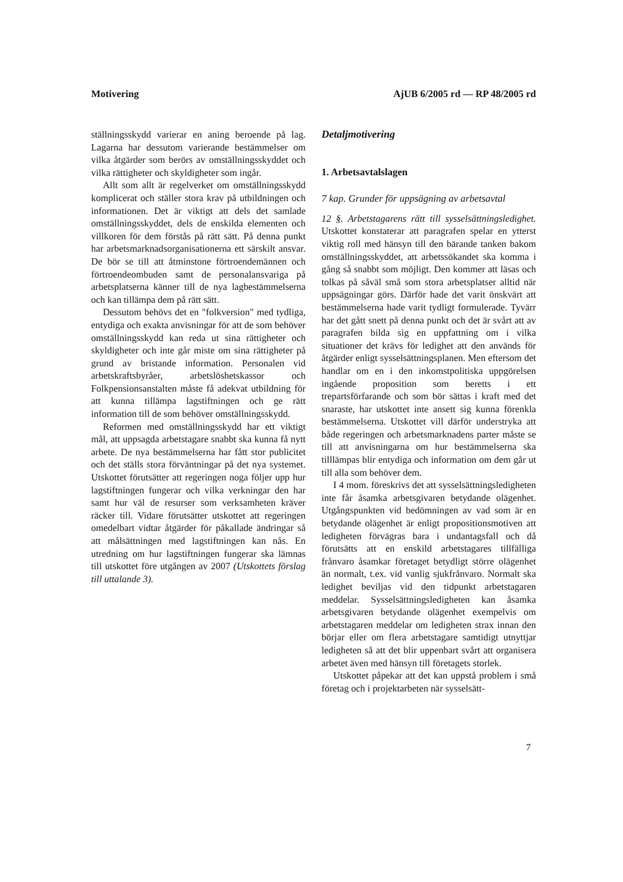Motivering AjUB 6/2005 rd — RP 48/2005 rd
ställningsskydd varierar en aning beroende på lag. Lagarna har dessutom varierande bestämmelser om vilka åtgärder som berörs av omställningsskyddet och vilka rättigheter och skyldigheter som ingår.
Allt som allt är regelverket om omställningsskydd komplicerat och ställer stora krav på utbildningen och informationen. Det är viktigt att dels det samlade omställningsskyddet, dels de enskilda elementen och villkoren för dem förstås på rätt sätt. På denna punkt har arbetsmarknadsorganisationerna ett särskilt ansvar. De bör se till att åtminstone förtroendemännen och förtroendeombuden samt de personalansvariga på arbetsplatserna känner till de nya lagbestämmelserna och kan tillämpa dem på rätt sätt.
Dessutom behövs det en "folkversion" med tydliga, entydiga och exakta anvisningar för att de som behöver omställningsskydd kan reda ut sina rättigheter och skyldigheter och inte går miste om sina rättigheter på grund av bristande information. Personalen vid arbetskraftsbyråer, arbetslöshetskassor och Folkpensionsanstalten måste få adekvat utbildning för att kunna tillämpa lagstiftningen och ge rätt information till de som behöver omställningsskydd.
Reformen med omställningsskydd har ett viktigt mål, att uppsagda arbetstagare snabbt ska kunna få nytt arbete. De nya bestämmelserna har fått stor publicitet och det ställs stora förväntningar på det nya systemet. Utskottet förutsätter att regeringen noga följer upp hur lagstiftningen fungerar och vilka verkningar den har samt hur väl de resurser som verksamheten kräver räcker till. Vidare förutsätter utskottet att regeringen omedelbart vidtar åtgärder för påkallade ändringar så att målsättningen med lagstiftningen kan nås. En utredning om hur lagstiftningen fungerar ska lämnas till utskottet före utgången av 2007 (Utskottets förslag till uttalande 3).
Detaljmotivering
1. Arbetsavtalslagen
7 kap. Grunder för uppsägning av arbetsavtal
12 §. Arbetstagarens rätt till sysselsättningsledighet. Utskottet konstaterar att paragrafen spelar en ytterst viktig roll med hänsyn till den bärande tanken bakom omställningsskyddet, att arbetssökandet ska komma i gång så snabbt som möjligt. Den kommer att läsas och tolkas på såväl små som stora arbetsplatser alltid när uppsägningar görs. Därför hade det varit önskvärt att bestämmelserna hade varit tydligt formulerade. Tyvärr har det gått snett på denna punkt och det är svårt att av paragrafen bilda sig en uppfattning om i vilka situationer det krävs för ledighet att den används för åtgärder enligt sysselsättningsplanen. Men eftersom det handlar om en i den inkomstpolitiska uppgörelsen ingående proposition som beretts i ett trepartsförfarande och som bör sättas i kraft med det snaraste, har utskottet inte ansett sig kunna förenkla bestämmelserna. Utskottet vill därför understryka att både regeringen och arbetsmarknadens parter måste se till att anvisningarna om hur bestämmelserna ska tilllämpas blir entydiga och information om dem går ut till alla som behöver dem.
I 4 mom. föreskrivs det att sysselsättningsledigheten inte får åsamka arbetsgivaren betydande olägenhet. Utgångspunkten vid bedömningen av vad som är en betydande olägenhet är enligt propositionsmotiven att ledigheten förvägras bara i undantagsfall och då förutsätts att en enskild arbetstagares tillfälliga frånvaro åsamkar företaget betydligt större olägenhet än normalt, t.ex. vid vanlig sjukfrånvaro. Normalt ska ledighet beviljas vid den tidpunkt arbetstagaren meddelar. Sysselsättningsledigheten kan åsamka arbetsgivaren betydande olägenhet exempelvis om arbetstagaren meddelar om ledigheten strax innan den börjar eller om flera arbetstagare samtidigt utnyttjar ledigheten så att det blir uppenbart svårt att organisera arbetet även med hänsyn till företagets storlek.
Utskottet påpekar att det kan uppstå problem i små företag och i projektarbeten när sysselsätt-
7